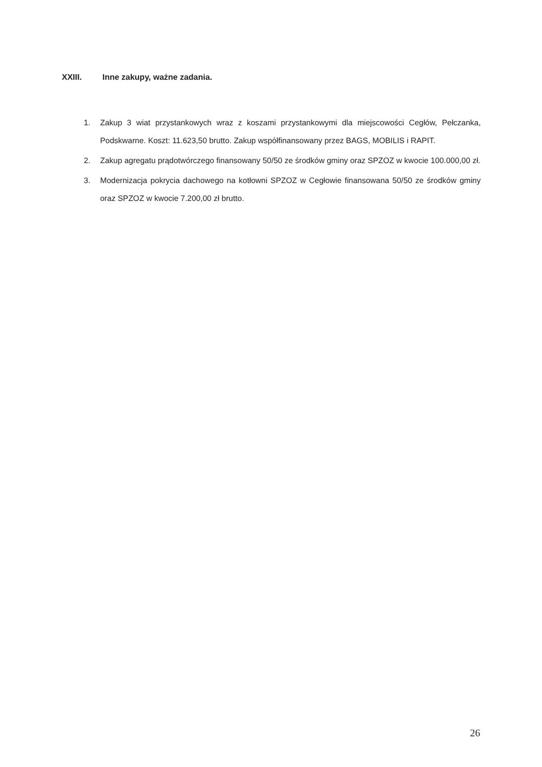XXIII. Inne zakupy, ważne zadania.
1. Zakup 3 wiat przystankowych wraz z koszami przystankowymi dla miejscowości Cegłów, Pełczanka, Podskwarne. Koszt: 11.623,50 brutto. Zakup współfinansowany przez BAGS, MOBILIS i RAPIT.
2. Zakup agregatu prądotwórczego finansowany 50/50 ze środków gminy oraz SPZOZ w kwocie 100.000,00 zł.
3. Modernizacja pokrycia dachowego na kotłowni SPZOZ w Cegłowie finansowana 50/50 ze środków gminy oraz SPZOZ w kwocie 7.200,00 zł brutto.
26